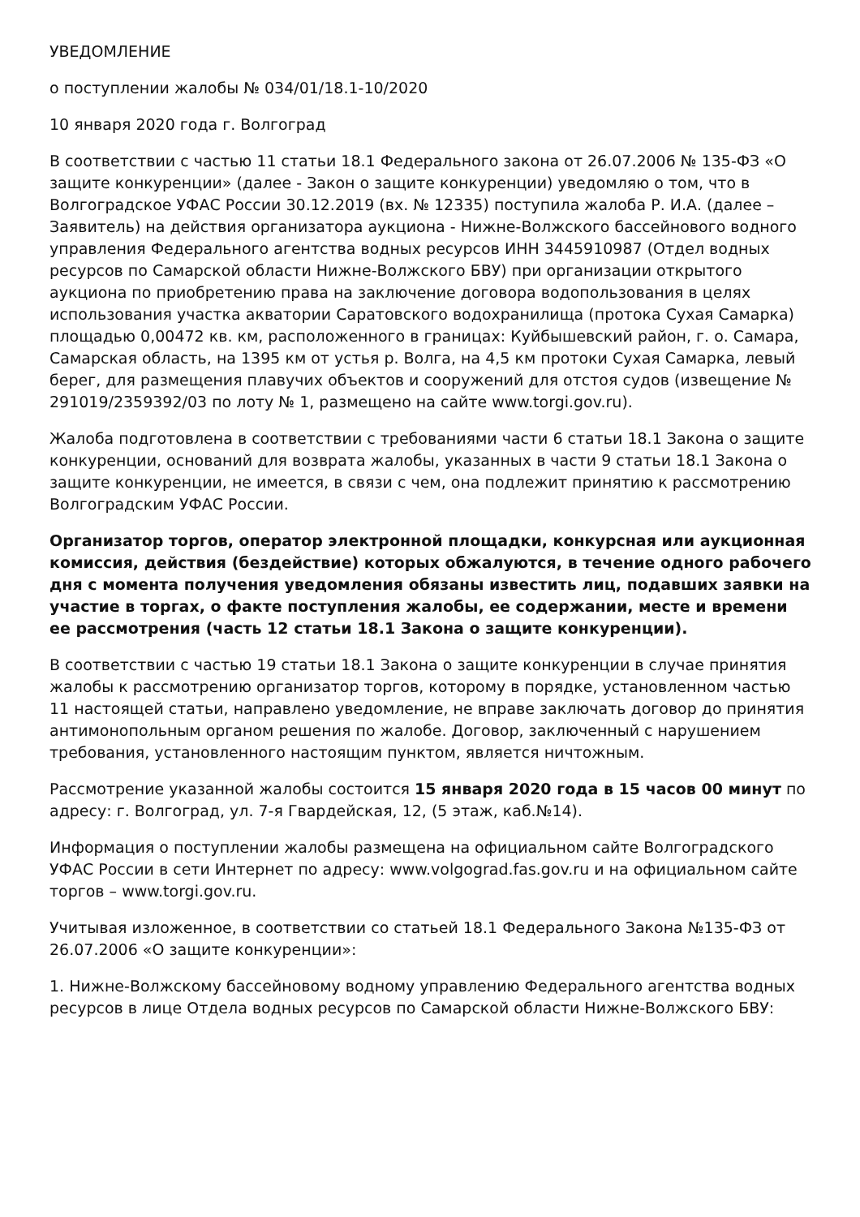УВЕДОМЛЕНИЕ
о поступлении жалобы № 034/01/18.1-10/2020
10 января 2020 года г. Волгоград
В соответствии с частью 11 статьи 18.1 Федерального закона от 26.07.2006 № 135-ФЗ «О защите конкуренции» (далее - Закон о защите конкуренции) уведомляю о том, что в Волгоградское УФАС России 30.12.2019 (вх. № 12335) поступила жалоба Р. И.А. (далее – Заявитель) на действия организатора аукциона - Нижне-Волжского бассейнового водного управления Федерального агентства водных ресурсов ИНН 3445910987 (Отдел водных ресурсов по Самарской области Нижне-Волжского БВУ) при организации открытого аукциона по приобретению права на заключение договора водопользования в целях использования участка акватории Саратовского водохранилища (протока Сухая Самарка) площадью 0,00472 кв. км, расположенного в границах: Куйбышевский район, г. о. Самара, Самарская область, на 1395 км от устья р. Волга, на 4,5 км протоки Сухая Самарка, левый берег, для размещения плавучих объектов и сооружений для отстоя судов (извещение № 291019/2359392/03 по лоту № 1, размещено на сайте www.torgi.gov.ru).
Жалоба подготовлена в соответствии с требованиями части 6 статьи 18.1 Закона о защите конкуренции, оснований для возврата жалобы, указанных в части 9 статьи 18.1 Закона о защите конкуренции, не имеется, в связи с чем, она подлежит принятию к рассмотрению Волгоградским УФАС России.
Организатор торгов, оператор электронной площадки, конкурсная или аукционная комиссия, действия (бездействие) которых обжалуются, в течение одного рабочего дня с момента получения уведомления обязаны известить лиц, подавших заявки на участие в торгах, о факте поступления жалобы, ее содержании, месте и времени ее рассмотрения (часть 12 статьи 18.1 Закона о защите конкуренции).
В соответствии с частью 19 статьи 18.1 Закона о защите конкуренции в случае принятия жалобы к рассмотрению организатор торгов, которому в порядке, установленном частью 11 настоящей статьи, направлено уведомление, не вправе заключать договор до принятия антимонопольным органом решения по жалобе. Договор, заключенный с нарушением требования, установленного настоящим пунктом, является ничтожным.
Рассмотрение указанной жалобы состоится 15 января 2020 года в 15 часов 00 минут по адресу: г. Волгоград, ул. 7-я Гвардейская, 12, (5 этаж, каб.№14).
Информация о поступлении жалобы размещена на официальном сайте Волгоградского УФАС России в сети Интернет по адресу: www.volgograd.fas.gov.ru и на официальном сайте торгов – www.torgi.gov.ru.
Учитывая изложенное, в соответствии со статьей 18.1 Федерального Закона №135-ФЗ от 26.07.2006 «О защите конкуренции»:
1. Нижне-Волжскому бассейновому водному управлению Федерального агентства водных ресурсов в лице Отдела водных ресурсов по Самарской области Нижне-Волжского БВУ: